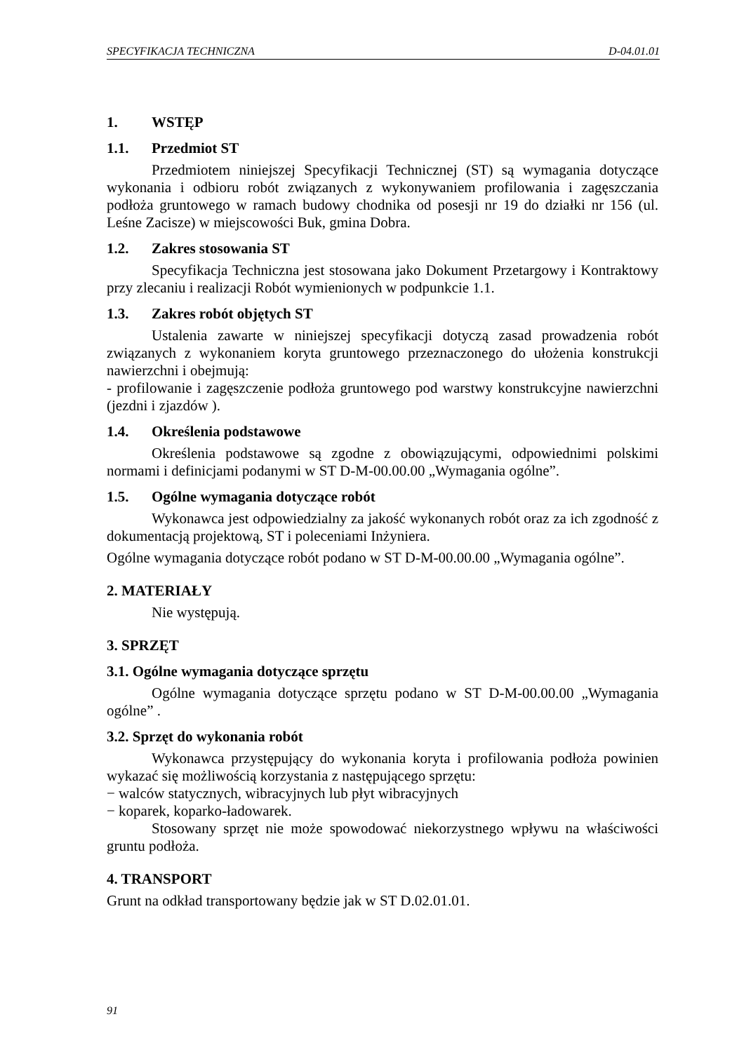SPECYFIKACJA TECHNICZNA D-04.01.01
1. WSTĘP
1.1. Przedmiot ST
Przedmiotem niniejszej Specyfikacji Technicznej (ST) są wymagania dotyczące wykonania i odbioru robót związanych z wykonywaniem profilowania i zagęszczania podłoża gruntowego w ramach budowy chodnika od posesji nr 19 do działki nr 156 (ul. Leśne Zacisze) w miejscowości Buk, gmina Dobra.
1.2. Zakres stosowania ST
Specyfikacja Techniczna jest stosowana jako Dokument Przetargowy i Kontraktowy przy zlecaniu i realizacji Robót wymienionych w podpunkcie 1.1.
1.3. Zakres robót objętych ST
Ustalenia zawarte w niniejszej specyfikacji dotyczą zasad prowadzenia robót związanych z wykonaniem koryta gruntowego przeznaczonego do ułożenia konstrukcji nawierzchni i obejmują:
- profilowanie i zagęszczenie podłoża gruntowego pod warstwy konstrukcyjne nawierzchni (jezdni i zjazdów ).
1.4. Określenia podstawowe
Określenia podstawowe są zgodne z obowiązującymi, odpowiednimi polskimi normami i definicjami podanymi w ST D-M-00.00.00 „Wymagania ogólne”.
1.5. Ogólne wymagania dotyczące robót
Wykonawca jest odpowiedzialny za jakość wykonanych robót oraz za ich zgodność z dokumentacją projektową, ST i poleceniami Inżyniera.
Ogólne wymagania dotyczące robót podano w ST D-M-00.00.00 „Wymagania ogólne”.
2. MATERIAŁY
Nie występują.
3. SPRZĘT
3.1. Ogólne wymagania dotyczące sprzętu
Ogólne wymagania dotyczące sprzętu podano w ST D-M-00.00.00 „Wymagania ogólne” .
3.2. Sprzęt do wykonania robót
Wykonawca przystępujący do wykonania koryta i profilowania podłoża powinien wykazać się możliwością korzystania z następującego sprzętu:
− walców statycznych, wibracyjnych lub płyt wibracyjnych
− koparek, koparko-ładowarek.
Stosowany sprzęt nie może spowodować niekorzystnego wpływu na właściwości gruntu podłoża.
4. TRANSPORT
Grunt na odkład transportowany będzie jak w ST D.02.01.01.
91